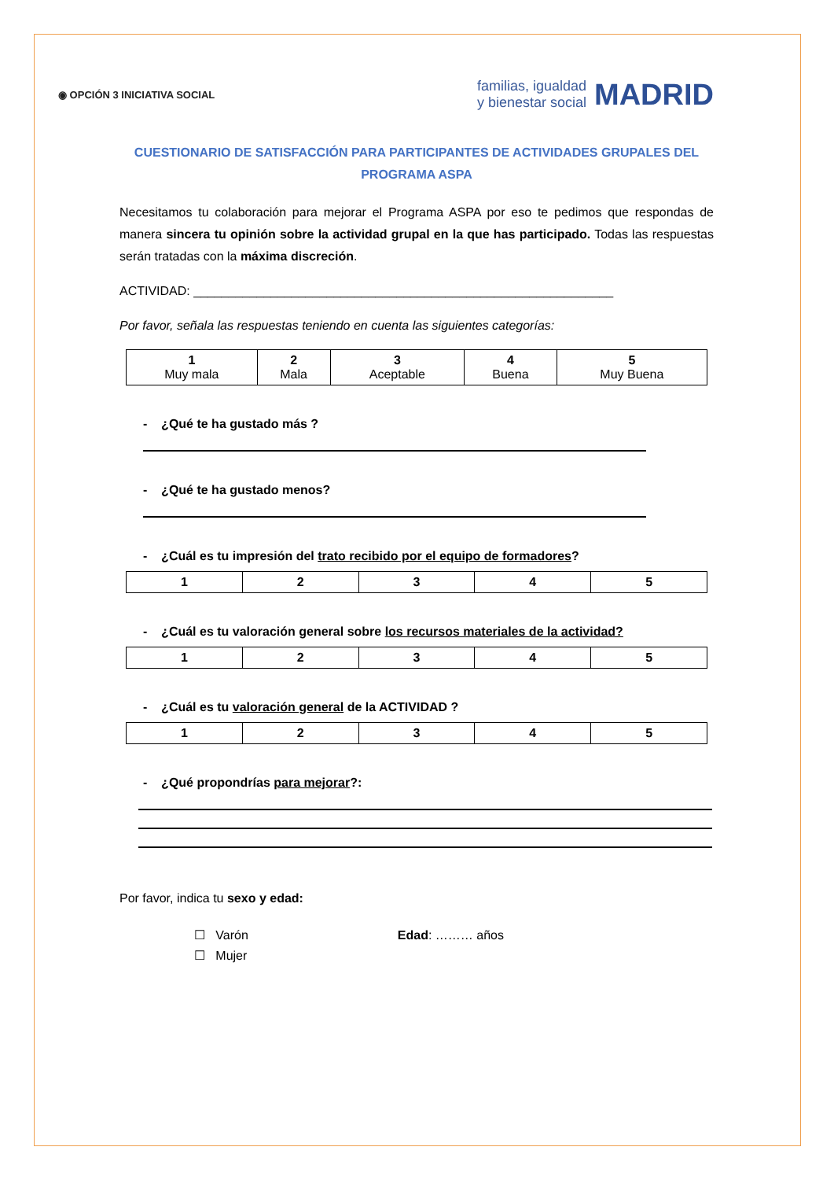◉ OPCIÓN 3 INICIATIVA SOCIAL
familias, igualdad
y bienestar social MADRID
CUESTIONARIO DE SATISFACCIÓN PARA PARTICIPANTES DE ACTIVIDADES GRUPALES DEL PROGRAMA ASPA
Necesitamos tu colaboración para mejorar el Programa ASPA por eso te pedimos que respondas de manera sincera tu opinión sobre la actividad grupal en la que has participado. Todas las respuestas serán tratadas con la máxima discreción.
ACTIVIDAD: ____________________________________________________________
Por favor, señala las respuestas teniendo en cuenta las siguientes categorías:
| 1 Muy mala | 2 Mala | 3 Aceptable | 4 Buena | 5 Muy Buena |
- ¿Qué te ha gustado más ?
- ¿Qué te ha gustado menos?
- ¿Cuál es tu impresión del trato recibido por el equipo de formadores?
| 1 | 2 | 3 | 4 | 5 |
- ¿Cuál es tu valoración general sobre los recursos materiales de la actividad?
| 1 | 2 | 3 | 4 | 5 |
- ¿Cuál es tu valoración general de la ACTIVIDAD ?
| 1 | 2 | 3 | 4 | 5 |
- ¿Qué propondrías para mejorar?:
Por favor, indica tu sexo y edad:
☐ Varón
☐ Mujer
Edad: ……… años